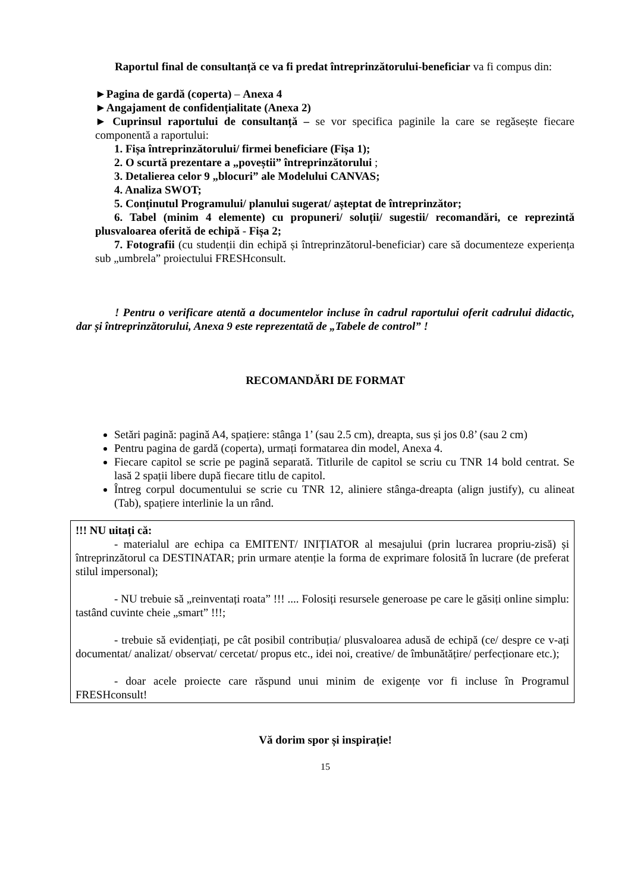Raportul final de consultanță ce va fi predat întreprinzătorului-beneficiar va fi compus din:
►Pagina de gardă (coperta) – Anexa 4
►Angajament de confidențialitate (Anexa 2)
► Cuprinsul raportului de consultanță – se vor specifica paginile la care se regăsește fiecare componentă a raportului:
1. Fișa întreprinzătorului/ firmei beneficiare (Fișa 1);
2. O scurtă prezentare a „poveștii” întreprinzătorului ;
3. Detalierea celor 9 „blocuri” ale Modelului CANVAS;
4. Analiza SWOT;
5. Conținutul Programului/ planului sugerat/ așteptat de întreprinzător;
6. Tabel (minim 4 elemente) cu propuneri/ soluții/ sugestii/ recomandări, ce reprezintă plusvaloarea oferită de echipă - Fișa 2;
7. Fotografii (cu studenții din echipă și întreprinzătorul-beneficiar) care să documenteze experiența sub „umbrela” proiectului FRESHconsult.
! Pentru o verificare atentă a documentelor incluse în cadrul raportului oferit cadrului didactic, dar și întreprinzătorului, Anexa 9 este reprezentată de „Tabele de control” !
RECOMANDĂRI DE FORMAT
Setări pagină: pagină A4, spațiere: stânga 1’ (sau 2.5 cm), dreapta, sus și jos 0.8’ (sau 2 cm)
Pentru pagina de gardă (coperta), urmați formatarea din model, Anexa 4.
Fiecare capitol se scrie pe pagină separată. Titlurile de capitol se scriu cu TNR 14 bold centrat. Se lasă 2 spații libere după fiecare titlu de capitol.
Întreg corpul documentului se scrie cu TNR 12, aliniere stânga-dreapta (align justify), cu alineat (Tab), spațiere interlinie la un rând.
!!! NU uitați că:
- materialul are echipa ca EMITENT/ INIȚIATOR al mesajului (prin lucrarea propriu-zisă) și întreprinzătorul ca DESTINATAR; prin urmare atenție la forma de exprimare folosită în lucrare (de preferat stilul impersonal);
- NU trebuie să „reinventați roata” !!! .... Folosiți resursele generoase pe care le găsiți online simplu: tastând cuvinte cheie „smart” !!!;
- trebuie să evidențiați, pe cât posibil contribuția/ plusvaloarea adusă de echipă (ce/ despre ce v-ați documentat/ analizat/ observat/ cercetat/ propus etc., idei noi, creative/ de îmbunătățire/ perfecționare etc.);
- doar acele proiecte care răspund unui minim de exigențe vor fi incluse în Programul FRESHconsult!
Vă dorim spor și inspirație!
15